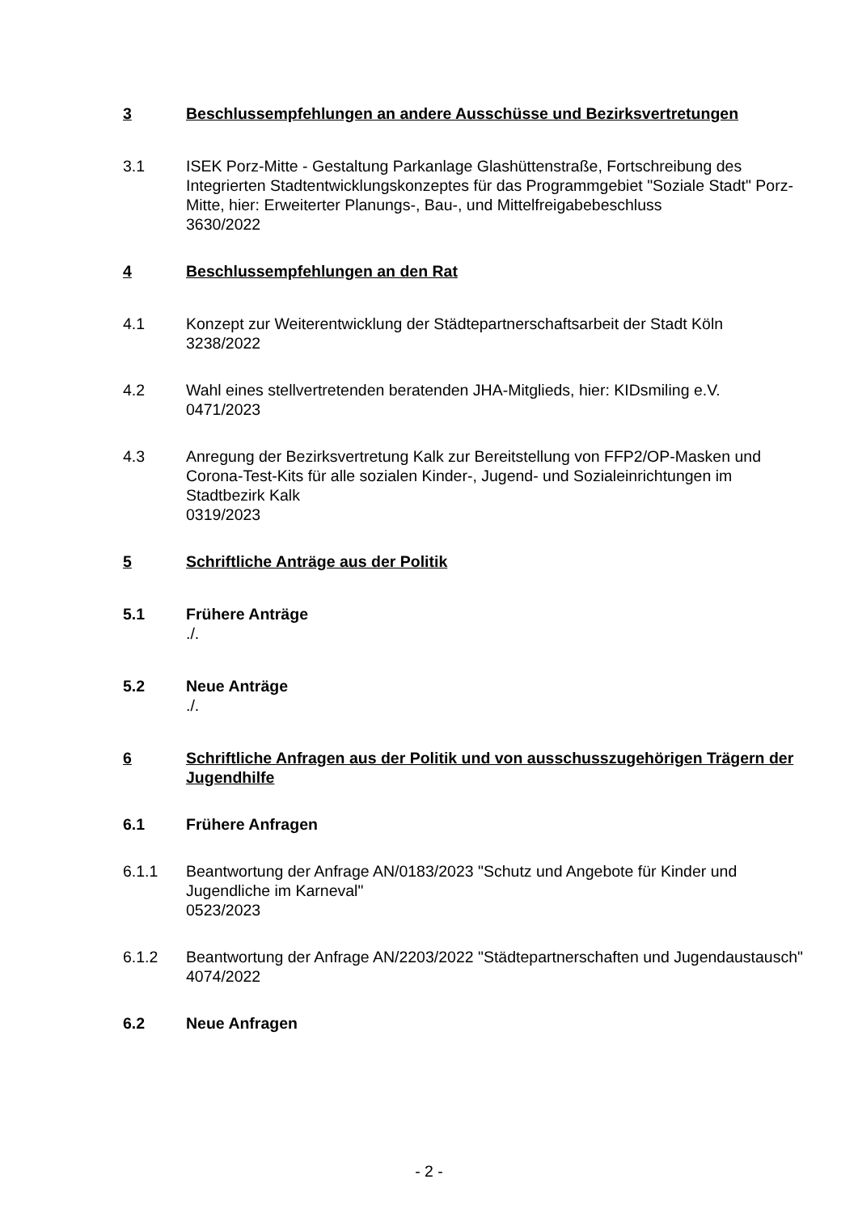3 Beschlussempfehlungen an andere Ausschüsse und Bezirksvertretungen
3.1 ISEK Porz-Mitte - Gestaltung Parkanlage Glashüttenstraße, Fortschreibung des Integrierten Stadtentwicklungskonzeptes für das Programmgebiet "Soziale Stadt" Porz-Mitte, hier: Erweiterter Planungs-, Bau-, und Mittelfreigabebeschluss
3630/2022
4 Beschlussempfehlungen an den Rat
4.1 Konzept zur Weiterentwicklung der Städtepartnerschaftsarbeit der Stadt Köln
3238/2022
4.2 Wahl eines stellvertretenden beratenden JHA-Mitglieds, hier: KIDsmiling e.V.
0471/2023
4.3 Anregung der Bezirksvertretung Kalk zur Bereitstellung von FFP2/OP-Masken und Corona-Test-Kits für alle sozialen Kinder-, Jugend- und Sozialeinrichtungen im Stadtbezirk Kalk
0319/2023
5 Schriftliche Anträge aus der Politik
5.1 Frühere Anträge
./.
5.2 Neue Anträge
./.
6 Schriftliche Anfragen aus der Politik und von ausschusszugehörigen Trägern der Jugendhilfe
6.1 Frühere Anfragen
6.1.1 Beantwortung der Anfrage AN/0183/2023 "Schutz und Angebote für Kinder und Jugendliche im Karneval"
0523/2023
6.1.2 Beantwortung der Anfrage AN/2203/2022 "Städtepartnerschaften und Jugendaustausch"
4074/2022
6.2 Neue Anfragen
- 2 -